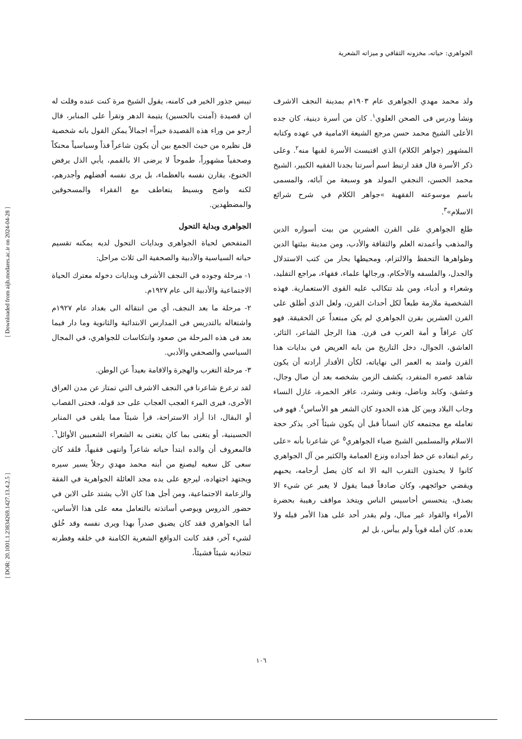الجواهري: حياته، مخزونه الثقافي و ميزاته الشعرية
ولد محمد مهدي الجواهرى عام ١٩٠٣م بمدينة النجف الاشرف ونشأ ودرس فى الصحن العلوي<sup>١</sup>. كان من أسرة دينية، كان جده الأعلى الشيخ محمد حسن مرجع الشيعة الامامية في عهده وكتابه المشهور (جواهر الكلام) الذي اقتبست الأسرة لقبها منه<sup>٢</sup>. وعلى ذكر الأسرة قال فقد ارتبط اسم أسرتنا بجدنا الفقيه الكبير، الشيخ محمد الحسن، النجفي المولد هو وسبعة من آبائه، والمسمى باسم موسوعته الفقهية »جواهر الكلام في شرح شرائع الاسلام»<sup>٣</sup>.
طلع الجواهري على القرن العشرين من بيت أسواره الدين والمذهب وأعمدته العلم والثقافة والأدب، ومن مدينة بيئتها الدين وظواهرها التحفظ والالتزام، ومحيطها بحار من كتب الاستدلال والجدل، والفلسفه والأحكام، ورجالها علماء، فقهاء، مراجع التقليد، وشعراء و أدباء، ومن بلد تتكالب عليه القوى الاستعمارية. فهذه الشخصية ملازمة طبعاً لكل أحداث القرن، ولعل الذى أطلق على القرن العشرين بقرن الجواهري لم يكن مبتعداً عن الحقيقة. فهو كان عراقاً و أمة العرب فى قرن. هذا الرجل الشاعر، الثائر، العاشق، الجوال، دخل التاريخ من بابه العريض في بدايات هذا القرن وامتد به العمر الى نهاياته، لكأن الأقدار أرادته أن يكون شاهد عصره المتفرد، يكشف الزمن بشخصه بعد أن صال وجال، وعشق، وكابد وناضل، ونفى وتشرد، عاقر الخمرة، غازل النساء وجاب البلاد وبين كل هذه الحدود كان الشعر هو الأساس<sup>٤</sup>. فهو فى تعامله مع مجتمعه كان انساناً قبل أن يكون شيئاً آخر. يذكر حجة الاسلام والمسلمين الشيخ ضياء الجواهري<sup>٥</sup> عن شاعرنا بأنه «على رغم ابتعاده عن خط أجداده ونزع العمامة والكثير من آل الجواهري كانوا لا يحبذون التقرب اليه الا انه كان يصل أرحامه، يحبهم ويقضي حوائجهم، وكان صادقاً فيما يقول لا يعبر عن شيء الا بصدق، يتحسس أحاسيس الناس ويتخذ مواقف رهيبة بحضرة الأمراء والقواد غير مبال، ولم يقدر أحد على هذا الأمر قبله ولا بعده. كان أمله قوياً ولم ييأس، بل لم
تيبس جذور الخير فى كامنه، يقول الشيخ مرة كنت عنده وقلت له ان قصيدة (آمنت بالحسين) يتيمة الدهر وتقرأ على المنابر، قال أرجو من وراء هذه القصيدة خيراً» اجمالاً يمكن القول بانه شخصية قل نظيره من حيث الجمع بين أن يكون شاعراً فذاً وسياسياً محنكاً وصحفياً مشهوراً، طموحاً لا يرضى الا بالقمم، يأبي الذل يرفض الخنوع، يقارن نفسه بالعظماء، بل يرى نفسه أفضلهم وأجدرهم، لكنه واضح وبسيط يتعاطف مع الفقراء والمسحوقين والمضطهدين.
الجواهرى وبداية التحول
المتفحص لحياة الجواهرى وبدايات التحول لديه يمكنه تقسيم حياته السياسية والأدبية والصحفية الى ثلاث مراحل:
١- مرحلة وجوده في النجف الأشرف وبدايات دخوله معترك الحياة الاجتماعية والأدبية الى عام ١٩٢٧م.
٢- مرحلة ما بعد النجف، أي من انتقاله الى بغداد عام ١٩٢٧م واشتغاله بالتدريس فى المدارس الابتدائية والثانوية وما دار فيما بعد فى هذه المرحلة من صعود وانتكاسات للجواهري، في المجال السياسي والصحفي والأدبي.
٣- مرحلة التغرب والهجرة والاقامة بعيداً عن الوطن.
لقد ترعرع شاعرنا في النجف الاشرف التي تمتاز عن مدن العراق الأخرى، فيرى المرء العجب العجاب على حد قوله، فحتى القصاب أو البقال، اذا أراد الاستراحة، قرأ شيئاً مما يلقى في المنابر الحسينية، أو يتغنى بما كان يتغنى به الشعراء الشعبيين الأوائل<sup>٦</sup>. فالمعروف أن والده ابتدأ حياته شاعراً وانتهى فقيهاً، فلقد كان سعى كل سعيه ليصنع من أبنه محمد مهدي رجلاً يسير سيره ويجتهد اجتهاده، ليرجع على يده مجد العائلة الجواهرية في الفقة والزعامة الاجتماعية، ومن أجل هذا كان الأب يشتد على الابن في حضور الدروس ويوصي أساتذته بالتعامل معه على هذا الأساس، أما الجواهري فقد كان يضيق صدراً بهذا ويرى نفسه وقد خُلق لشيء آخر، فقد كانت الدوافع الشعرية الكامنة في خلقه وفطرته تتجاذبه شيئاً فشيئاً،
[ Downloaded from aijh.modares.ac.ir on 2024-04-28 ]
[ DOR: 20.1001.1.23834269.1427.13.4.2.5 ]
١٠٦